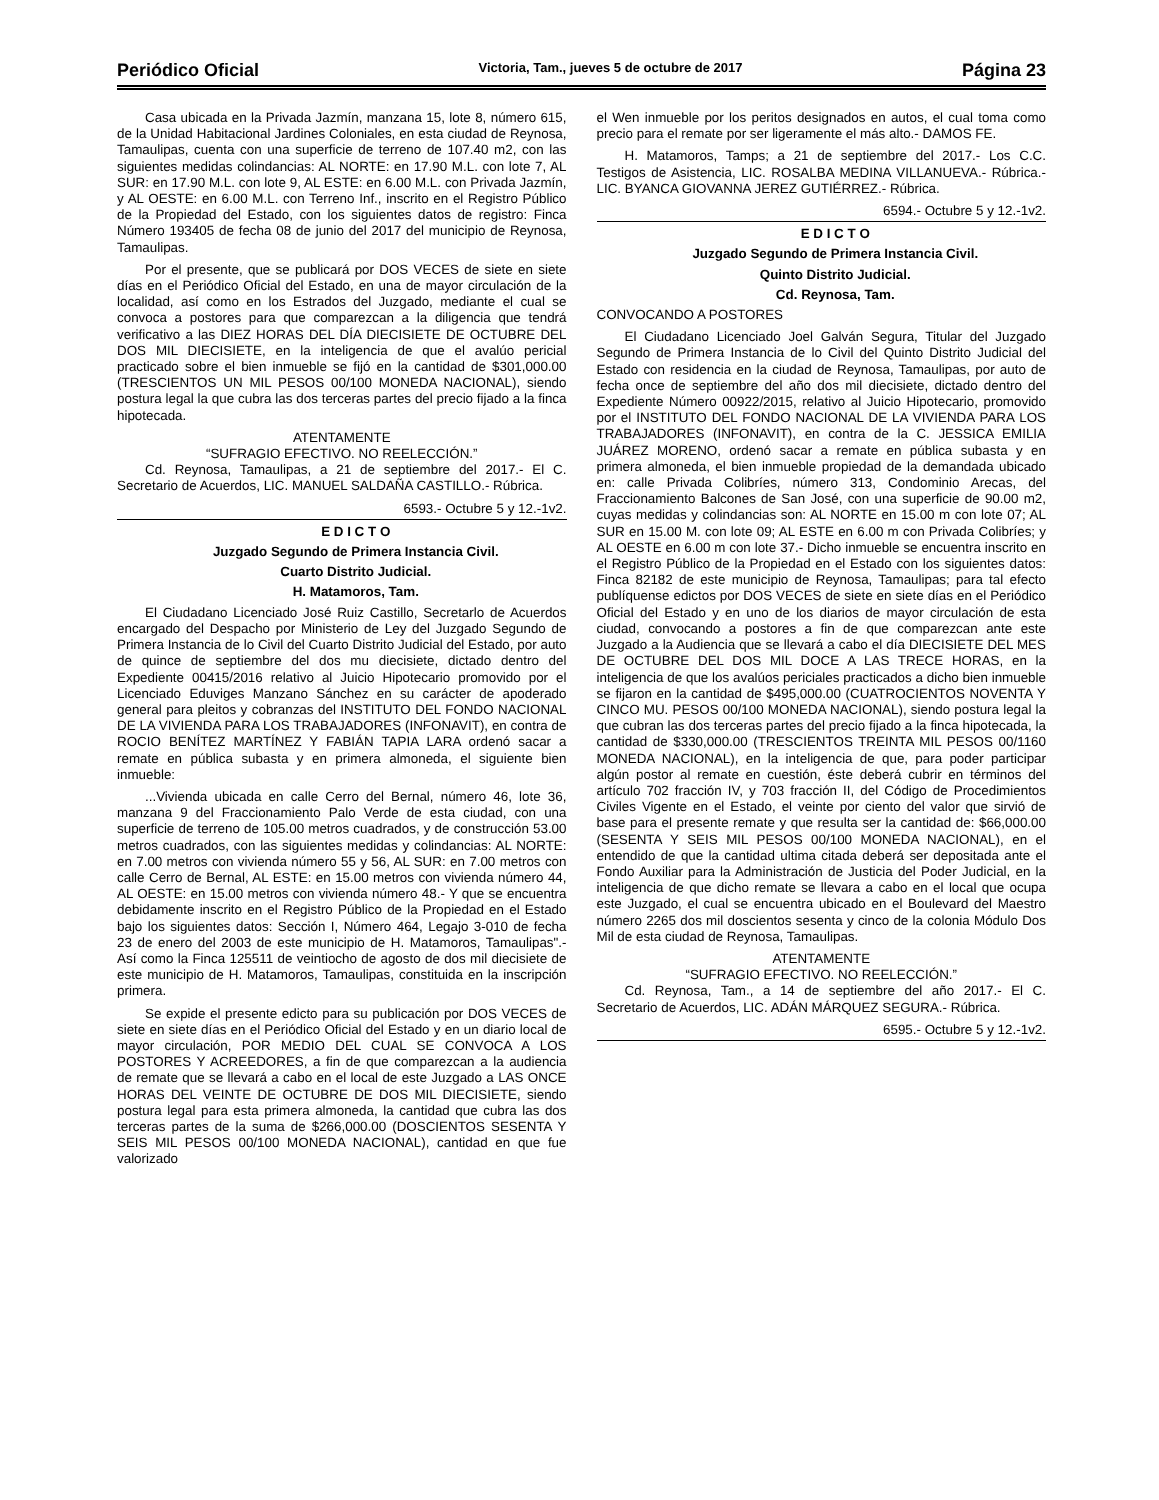Periódico Oficial Victoria, Tam., jueves 5 de octubre de 2017 Página 23
Casa ubicada en la Privada Jazmín, manzana 15, lote 8, número 615, de la Unidad Habitacional Jardines Coloniales, en esta ciudad de Reynosa, Tamaulipas, cuenta con una superficie de terreno de 107.40 m2, con las siguientes medidas colindancias: AL NORTE: en 17.90 M.L. con lote 7, AL SUR: en 17.90 M.L. con lote 9, AL ESTE: en 6.00 M.L. con Privada Jazmín, y AL OESTE: en 6.00 M.L. con Terreno Inf., inscrito en el Registro Público de la Propiedad del Estado, con los siguientes datos de registro: Finca Número 193405 de fecha 08 de junio del 2017 del municipio de Reynosa, Tamaulipas.
Por el presente, que se publicará por DOS VECES de siete en siete días en el Periódico Oficial del Estado, en una de mayor circulación de la localidad, así como en los Estrados del Juzgado, mediante el cual se convoca a postores para que comparezcan a la diligencia que tendrá verificativo a las DIEZ HORAS DEL DÍA DIECISIETE DE OCTUBRE DEL DOS MIL DIECISIETE, en la inteligencia de que el avalúo pericial practicado sobre el bien inmueble se fijó en la cantidad de $301,000.00 (TRESCIENTOS UN MIL PESOS 00/100 MONEDA NACIONAL), siendo postura legal la que cubra las dos terceras partes del precio fijado a la finca hipotecada.
ATENTAMENTE
“SUFRAGIO EFECTIVO. NO REELECCIÓN.”
Cd. Reynosa, Tamaulipas, a 21 de septiembre del 2017.- El C. Secretario de Acuerdos, LIC. MANUEL SALDAÑA CASTILLO.- Rúbrica.
6593.- Octubre 5 y 12.-1v2.
E D I C T O
Juzgado Segundo de Primera Instancia Civil.
Cuarto Distrito Judicial.
H. Matamoros, Tam.
El Ciudadano Licenciado José Ruiz Castillo, Secretarlo de Acuerdos encargado del Despacho por Ministerio de Ley del Juzgado Segundo de Primera Instancia de lo Civil del Cuarto Distrito Judicial del Estado, por auto de quince de septiembre del dos mu diecisiete, dictado dentro del Expediente 00415/2016 relativo al Juicio Hipotecario promovido por el Licenciado Eduviges Manzano Sánchez en su carácter de apoderado general para pleitos y cobranzas del INSTITUTO DEL FONDO NACIONAL DE LA VIVIENDA PARA LOS TRABAJADORES (INFONAVIT), en contra de ROCIO BENÍTEZ MARTÍNEZ Y FABIÁN TAPIA LARA ordenó sacar a remate en pública subasta y en primera almoneda, el siguiente bien inmueble:
...Vivienda ubicada en calle Cerro del Bernal, número 46, lote 36, manzana 9 del Fraccionamiento Palo Verde de esta ciudad, con una superficie de terreno de 105.00 metros cuadrados, y de construcción 53.00 metros cuadrados, con las siguientes medidas y colindancias: AL NORTE: en 7.00 metros con vivienda número 55 y 56, AL SUR: en 7.00 metros con calle Cerro de Bernal, AL ESTE: en 15.00 metros con vivienda número 44, AL OESTE: en 15.00 metros con vivienda número 48.- Y que se encuentra debidamente inscrito en el Registro Público de la Propiedad en el Estado bajo los siguientes datos: Sección I, Número 464, Legajo 3-010 de fecha 23 de enero del 2003 de este municipio de H. Matamoros, Tamaulipas".- Así como la Finca 125511 de veintiocho de agosto de dos mil diecisiete de este municipio de H. Matamoros, Tamaulipas, constituida en la inscripción primera.
Se expide el presente edicto para su publicación por DOS VECES de siete en siete días en el Periódico Oficial del Estado y en un diario local de mayor circulación, POR MEDIO DEL CUAL SE CONVOCA A LOS POSTORES Y ACREEDORES, a fin de que comparezcan a la audiencia de remate que se llevará a cabo en el local de este Juzgado a LAS ONCE HORAS DEL VEINTE DE OCTUBRE DE DOS MIL DIECISIETE, siendo postura legal para esta primera almoneda, la cantidad que cubra las dos terceras partes de la suma de $266,000.00 (DOSCIENTOS SESENTA Y SEIS MIL PESOS 00/100 MONEDA NACIONAL), cantidad en que fue valorizado
el Wen inmueble por los peritos designados en autos, el cual toma como precio para el remate por ser ligeramente el más alto.- DAMOS FE.
H. Matamoros, Tamps; a 21 de septiembre del 2017.- Los C.C. Testigos de Asistencia, LIC. ROSALBA MEDINA VILLANUEVA.- Rúbrica.- LIC. BYANCA GIOVANNA JEREZ GUTIÉRREZ.- Rúbrica.
6594.- Octubre 5 y 12.-1v2.
E D I C T O
Juzgado Segundo de Primera Instancia Civil.
Quinto Distrito Judicial.
Cd. Reynosa, Tam.
CONVOCANDO A POSTORES
El Ciudadano Licenciado Joel Galván Segura, Titular del Juzgado Segundo de Primera Instancia de lo Civil del Quinto Distrito Judicial del Estado con residencia en la ciudad de Reynosa, Tamaulipas, por auto de fecha once de septiembre del año dos mil diecisiete, dictado dentro del Expediente Número 00922/2015, relativo al Juicio Hipotecario, promovido por el INSTITUTO DEL FONDO NACIONAL DE LA VIVIENDA PARA LOS TRABAJADORES (INFONAVIT), en contra de la C. JESSICA EMILIA JUÁREZ MORENO, ordenó sacar a remate en pública subasta y en primera almoneda, el bien inmueble propiedad de la demandada ubicado en: calle Privada Colibríes, número 313, Condominio Arecas, del Fraccionamiento Balcones de San José, con una superficie de 90.00 m2, cuyas medidas y colindancias son: AL NORTE en 15.00 m con lote 07; AL SUR en 15.00 M. con lote 09; AL ESTE en 6.00 m con Privada Colibríes; y AL OESTE en 6.00 m con lote 37.- Dicho inmueble se encuentra inscrito en el Registro Público de la Propiedad en el Estado con los siguientes datos: Finca 82182 de este municipio de Reynosa, Tamaulipas; para tal efecto publíquense edictos por DOS VECES de siete en siete días en el Periódico Oficial del Estado y en uno de los diarios de mayor circulación de esta ciudad, convocando a postores a fin de que comparezcan ante este Juzgado a la Audiencia que se llevará a cabo el día DIECISIETE DEL MES DE OCTUBRE DEL DOS MIL DOCE A LAS TRECE HORAS, en la inteligencia de que los avalúos periciales practicados a dicho bien inmueble se fijaron en la cantidad de $495,000.00 (CUATROCIENTOS NOVENTA Y CINCO MU. PESOS 00/100 MONEDA NACIONAL), siendo postura legal la que cubran las dos terceras partes del precio fijado a la finca hipotecada, la cantidad de $330,000.00 (TRESCIENTOS TREINTA MIL PESOS 00/1160 MONEDA NACIONAL), en la inteligencia de que, para poder participar algún postor al remate en cuestión, éste deberá cubrir en términos del artículo 702 fracción IV, y 703 fracción II, del Código de Procedimientos Civiles Vigente en el Estado, el veinte por ciento del valor que sirvió de base para el presente remate y que resulta ser la cantidad de: $66,000.00 (SESENTA Y SEIS MIL PESOS 00/100 MONEDA NACIONAL), en el entendido de que la cantidad ultima citada deberá ser depositada ante el Fondo Auxiliar para la Administración de Justicia del Poder Judicial, en la inteligencia de que dicho remate se llevara a cabo en el local que ocupa este Juzgado, el cual se encuentra ubicado en el Boulevard del Maestro número 2265 dos mil doscientos sesenta y cinco de la colonia Módulo Dos Mil de esta ciudad de Reynosa, Tamaulipas.
ATENTAMENTE
“SUFRAGIO EFECTIVO. NO REELECCIÓN.”
Cd. Reynosa, Tam., a 14 de septiembre del año 2017.- El C. Secretario de Acuerdos, LIC. ADÁN MÁRQUEZ SEGURA.- Rúbrica.
6595.- Octubre 5 y 12.-1v2.